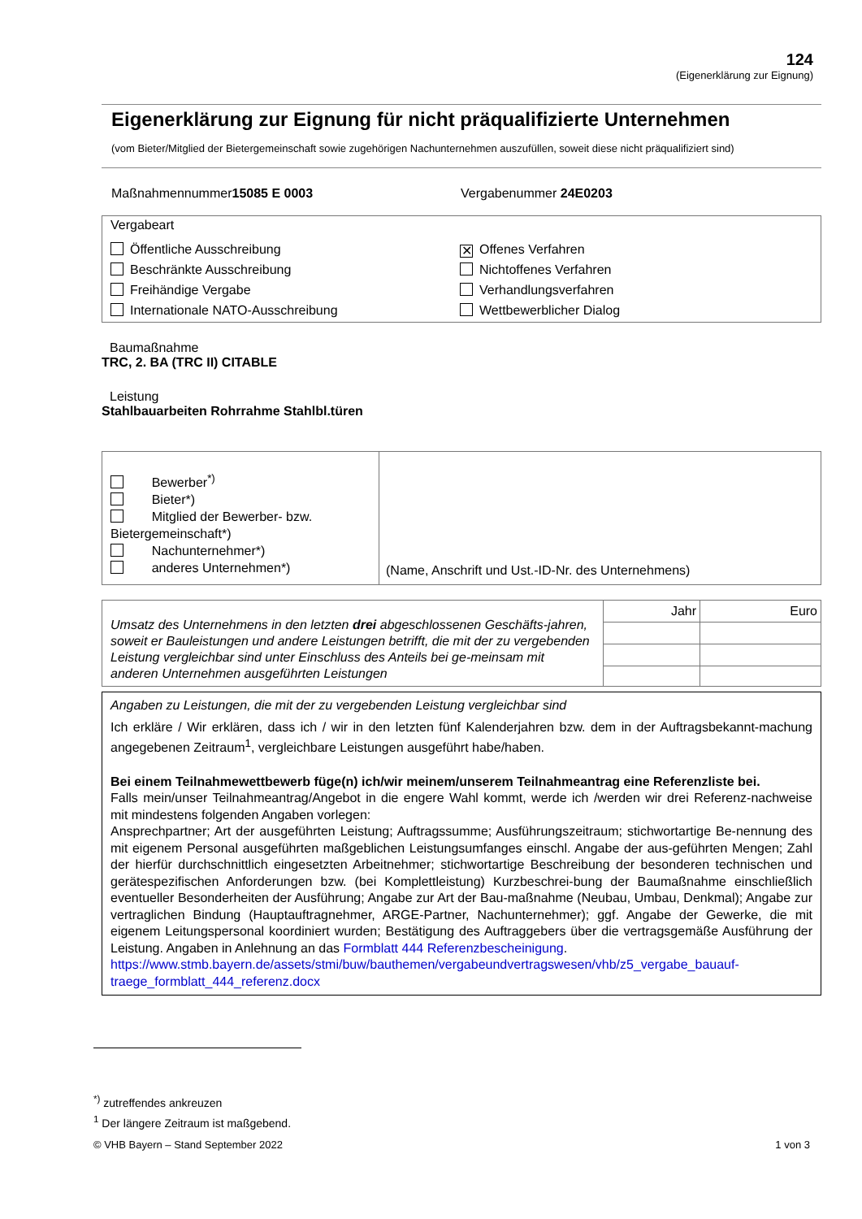124
(Eigenerklärung zur Eignung)
Eigenerklärung zur Eignung für nicht präqualifizierte Unternehmen
(vom Bieter/Mitglied der Bietergemeinschaft sowie zugehörigen Nachunternehmen auszufüllen, soweit diese nicht präqualifiziert sind)
Maßnahmennummer15085 E 0003 Vergabenummer 24E0203
Vergabeart
Öffentliche Ausschreibung
✕ Offenes Verfahren
Beschränkte Ausschreibung
Nichtoffenes Verfahren
Freihändige Vergabe
Verhandlungsverfahren
Internationale NATO-Ausschreibung
Wettbewerblicher Dialog
Baumaßnahme
TRC, 2. BA (TRC II) CITABLE
Leistung
Stahlbauarbeiten Rohrrahme Stahlbl.türen
| Bewerber<sup>*)</sup> Bieter*) Mitglied der Bewerber- bzw. Bietergemeinschaft*) Nachunternehmer*) anderes Unternehmen*) | (Name, Anschrift und Ust.-ID-Nr. des Unternehmens) |
| Umsatz des Unternehmens in den letzten drei abgeschlossenen Geschäfts-jahren, soweit er Bauleistungen und andere Leistungen betrifft, die mit der zu vergebenden Leistung vergleichbar sind unter Einschluss des Anteils bei ge-meinsam mit anderen Unternehmen ausgeführten Leistungen | Jahr | Euro |
Angaben zu Leistungen, die mit der zu vergebenden Leistung vergleichbar sind
Ich erkläre / Wir erklären, dass ich / wir in den letzten fünf Kalenderjahren bzw. dem in der Auftragsbekannt-machung angegebenen Zeitraum<sup>1</sup>, vergleichbare Leistungen ausgeführt habe/haben.
Bei einem Teilnahmewettbewerb füge(n) ich/wir meinem/unserem Teilnahmeantrag eine Referenzliste bei.
Falls mein/unser Teilnahmeantrag/Angebot in die engere Wahl kommt, werde ich /werden wir drei Referenz-nachweise mit mindestens folgenden Angaben vorlegen:
Ansprechpartner; Art der ausgeführten Leistung; Auftragssumme; Ausführungszeitraum; stichwortartige Be-nennung des mit eigenem Personal ausgeführten maßgeblichen Leistungsumfanges einschl. Angabe der aus-geführten Mengen; Zahl der hierfür durchschnittlich eingesetzten Arbeitnehmer; stichwortartige Beschreibung der besonderen technischen und gerätespezifischen Anforderungen bzw. (bei Komplettleistung) Kurzbeschrei-bung der Baumaßnahme einschließlich eventueller Besonderheiten der Ausführung; Angabe zur Art der Bau-maßnahme (Neubau, Umbau, Denkmal); Angabe zur vertraglichen Bindung (Hauptauftragnehmer, ARGE-Partner, Nachunternehmer); ggf. Angabe der Gewerke, die mit eigenem Leitungspersonal koordiniert wurden; Bestätigung des Auftraggebers über die vertragsgemäße Ausführung der Leistung. Angaben in Anlehnung an das Formblatt 444 Referenzbescheinigung.
https://www.stmb.bayern.de/assets/stmi/buw/bauthemen/vergabeundvertragswesen/vhb/z5_vergabe_bauauf-traege_formblatt_444_referenz.docx
<sup>*)</sup> zutreffendes ankreuzen
<sup>1</sup> Der längere Zeitraum ist maßgebend.
© VHB Bayern – Stand September 2022 1 von 3